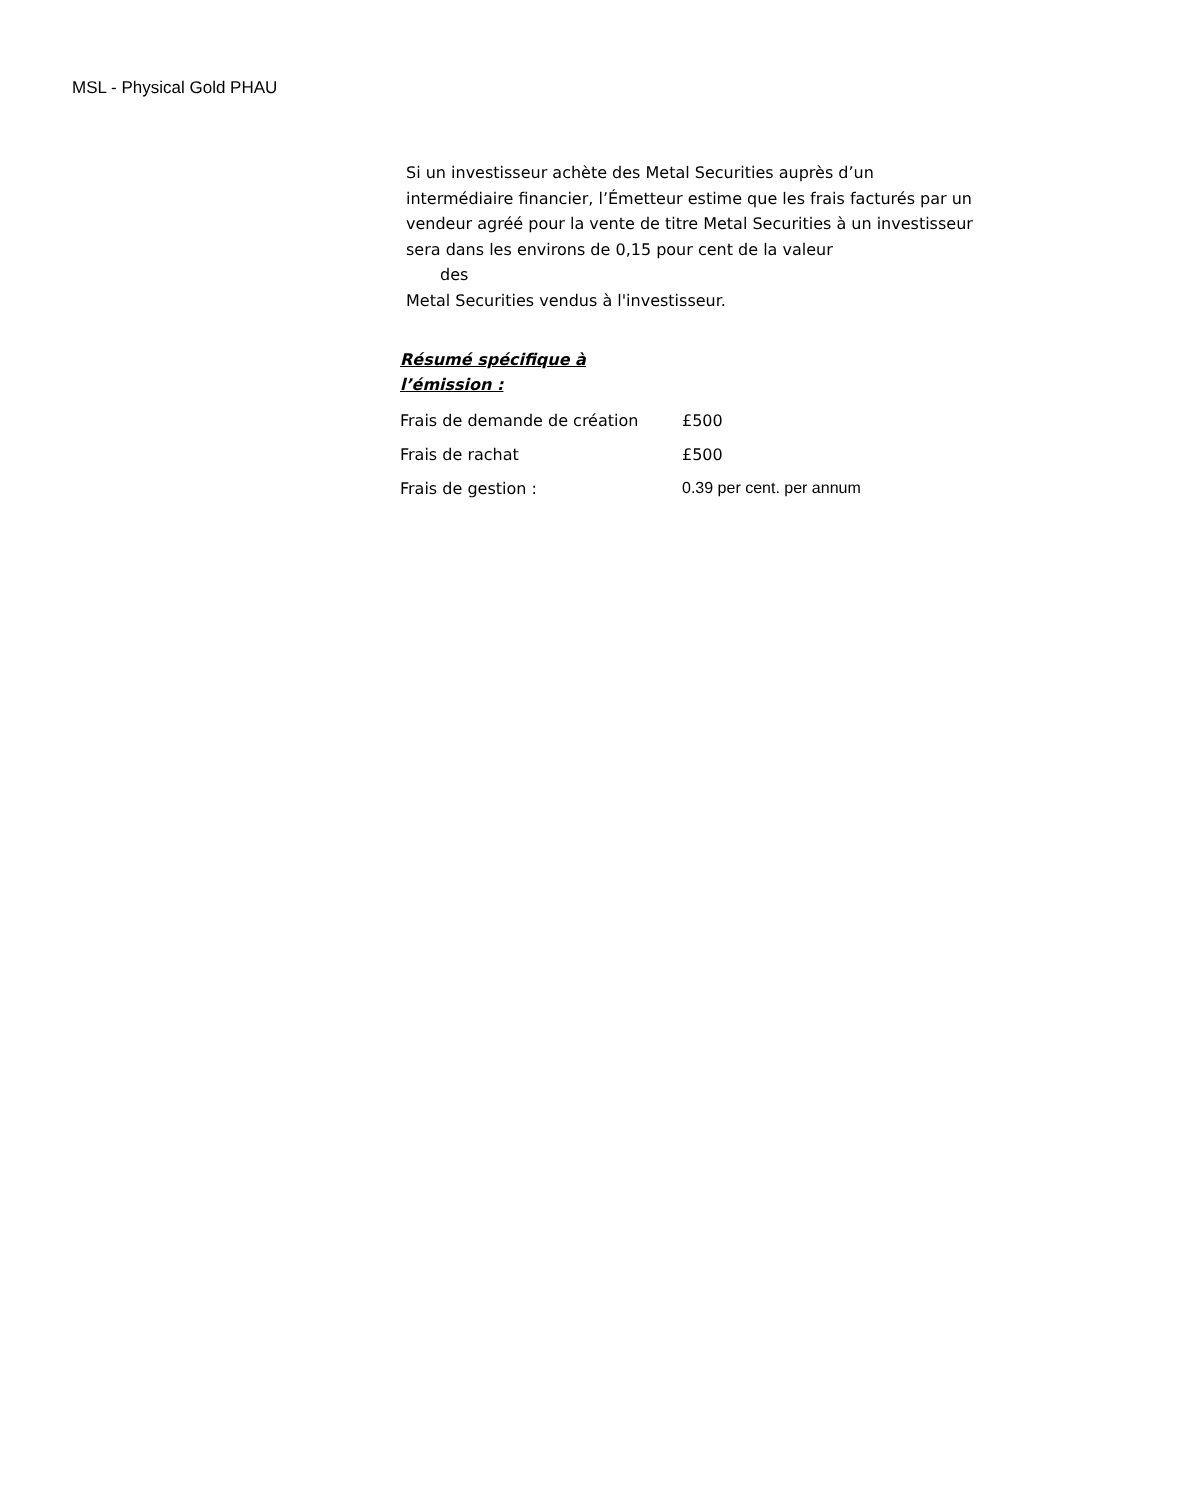MSL - Physical Gold PHAU
Si un investisseur achète des Metal Securities auprès d’un intermédiaire financier, l’Émetteur estime que les frais facturés par un vendeur agréé pour la vente de titre Metal Securities à un investisseur sera dans les environs de 0,15 pour cent de la valeur
des
Metal Securities vendus à l'investisseur.
Résumé spécifique à l’émission :
| Frais de demande de création | £500 |
| Frais de rachat | £500 |
| Frais de gestion : | 0.39 per cent. per annum |